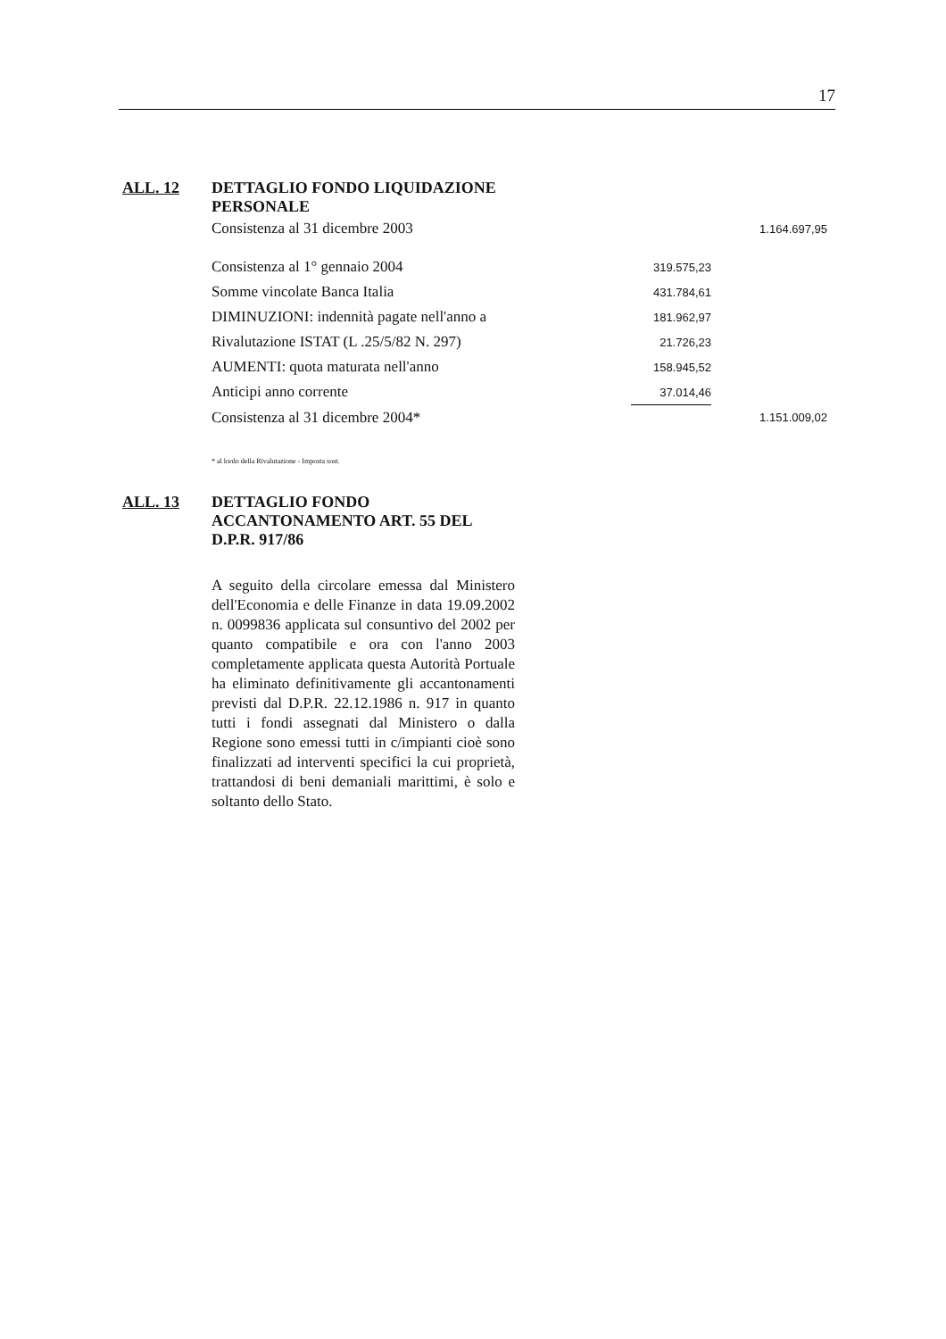17
ALL. 12 DETTAGLIO FONDO LIQUIDAZIONE PERSONALE
| Consistenza al 31 dicembre 2003 | | 1.164.697,95 |
| Consistenza al 1° gennaio 2004 | 319.575,23 | |
| Somme vincolate Banca Italia | 431.784,61 | |
| DIMINUZIONI: indennità pagate nell'anno a | 181.962,97 | |
| Rivalutazione ISTAT (L .25/5/82 N. 297) | 21.726,23 | |
| AUMENTI: quota maturata nell'anno | 158.945,52 | |
| Anticipi anno corrente | 37.014,46 | |
| Consistenza al 31 dicembre 2004* | | 1.151.009,02 |
* al lordo della Rivalutazione - Imposta sost.
ALL. 13 DETTAGLIO FONDO ACCANTONAMENTO ART. 55 DEL D.P.R. 917/86
A seguito della circolare emessa dal Ministero dell'Economia e delle Finanze in data 19.09.2002 n. 0099836 applicata sul consuntivo del 2002 per quanto compatibile e ora con l'anno 2003 completamente applicata questa Autorità Portuale ha eliminato definitivamente gli accantonamenti previsti dal D.P.R. 22.12.1986 n. 917 in quanto tutti i fondi assegnati dal Ministero o dalla Regione sono emessi tutti in c/impianti cioè sono finalizzati ad interventi specifici la cui proprietà, trattandosi di beni demaniali marittimi, è solo e soltanto dello Stato.